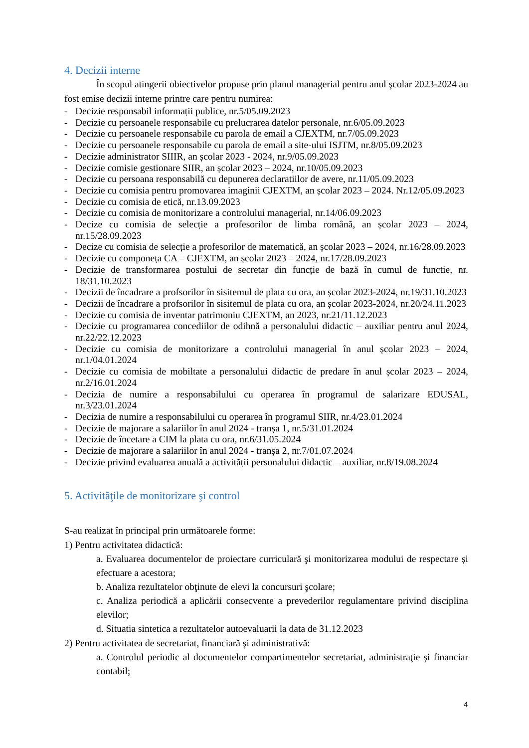4. Decizii interne
În scopul atingerii obiectivelor propuse prin planul managerial pentru anul şcolar 2023-2024 au fost emise decizii interne printre care pentru numirea:
- Decizie responsabil informații publice, nr.5/05.09.2023
- Decizie cu persoanele responsabile cu prelucrarea datelor personale, nr.6/05.09.2023
- Decizie cu persoanele responsabile cu parola de email a CJEXTM, nr.7/05.09.2023
- Decizie cu persoanele responsabile cu parola de email a site-ului ISJTM, nr.8/05.09.2023
- Decizie administrator SIIIR, an școlar 2023 - 2024, nr.9/05.09.2023
- Decizie comisie gestionare SIIR, an școlar 2023 – 2024, nr.10/05.09.2023
- Decizie cu persoana responsabilă cu depunerea declaratiilor de avere, nr.11/05.09.2023
- Decizie cu comisia pentru promovarea imaginii CJEXTM, an școlar 2023 – 2024. Nr.12/05.09.2023
- Decizie cu comisia de etică, nr.13.09.2023
- Decizie cu comisia de monitorizare a controlului managerial, nr.14/06.09.2023
- Decize cu comisia de selecție a profesorilor de limba română, an școlar 2023 – 2024, nr.15/28.09.2023
- Decize cu comisia de selecție a profesorilor de matematică, an școlar 2023 – 2024, nr.16/28.09.2023
- Decizie cu componeța CA – CJEXTM, an școlar 2023 – 2024, nr.17/28.09.2023
- Decizie de transformarea postului de secretar din funcție de bază în cumul de functie, nr. 18/31.10.2023
- Decizii de încadrare a profsorilor în sisitemul de plata cu ora, an școlar 2023-2024, nr.19/31.10.2023
- Decizii de încadrare a profsorilor în sisitemul de plata cu ora, an școlar 2023-2024, nr.20/24.11.2023
- Decizie cu comisia de inventar patrimoniu CJEXTM, an 2023, nr.21/11.12.2023
- Decizie cu programarea concediilor de odihnă a personalului didactic – auxiliar pentru anul 2024, nr.22/22.12.2023
- Decizie cu comisia de monitorizare a controlului managerial în anul școlar 2023 – 2024, nr.1/04.01.2024
- Decizie cu comisia de mobiltate a personalului didactic de predare în anul școlar 2023 – 2024, nr.2/16.01.2024
- Decizia de numire a responsabilului cu operarea în programul de salarizare EDUSAL, nr.3/23.01.2024
- Decizia de numire a responsabilului cu operarea în programul SIIR, nr.4/23.01.2024
- Decizie de majorare a salariilor în anul 2024 - tranșa 1, nr.5/31.01.2024
- Decizie de încetare a CIM la plata cu ora, nr.6/31.05.2024
- Decizie de majorare a salariilor în anul 2024 - tranșa 2, nr.7/01.07.2024
- Decizie privind evaluarea anuală a activității personalului didactic – auxiliar, nr.8/19.08.2024
5. Activităţile de monitorizare şi control
S-au realizat în principal prin următoarele forme:
1) Pentru activitatea didactică:
a. Evaluarea documentelor de proiectare curriculară şi monitorizarea modului de respectare și efectuare a acestora;
b. Analiza rezultatelor obţinute de elevi la concursuri şcolare;
c. Analiza periodică a aplicării consecvente a prevederilor regulamentare privind disciplina elevilor;
d. Situatia sintetica a rezultatelor autoevaluarii la data de 31.12.2023
2) Pentru activitatea de secretariat, financiară şi administrativă:
a. Controlul periodic al documentelor compartimentelor secretariat, administraţie şi financiar contabil;
4